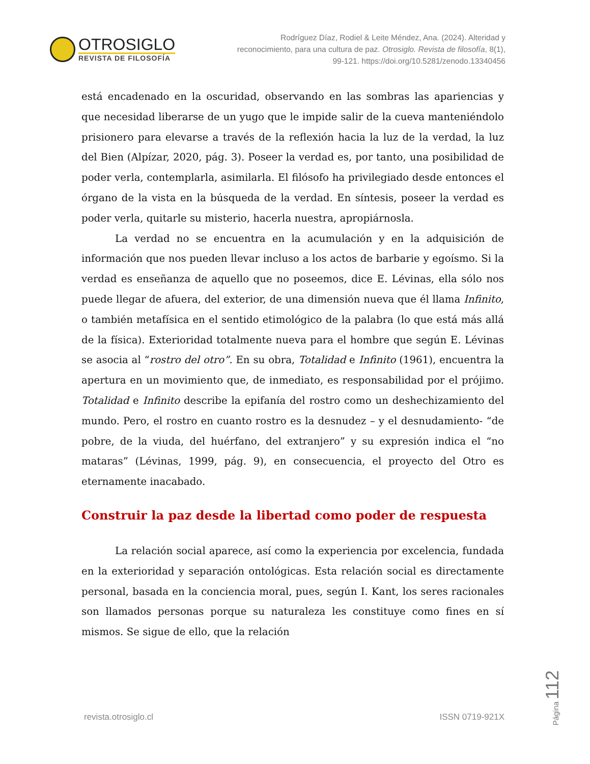OTROSIGLO
REVISTA DE FILOSOFÍA
Rodríguez Díaz, Rodiel & Leite Méndez, Ana. (2024). Alteridad y reconocimiento, para una cultura de paz. Otrosiglo. Revista de filosofía, 8(1), 99-121. https://doi.org/10.5281/zenodo.13340456
está encadenado en la oscuridad, observando en las sombras las apariencias y que necesidad liberarse de un yugo que le impide salir de la cueva manteniéndolo prisionero para elevarse a través de la reflexión hacia la luz de la verdad, la luz del Bien (Alpízar, 2020, pág. 3). Poseer la verdad es, por tanto, una posibilidad de poder verla, contemplarla, asimilarla. El filósofo ha privilegiado desde entonces el órgano de la vista en la búsqueda de la verdad. En síntesis, poseer la verdad es poder verla, quitarle su misterio, hacerla nuestra, apropiárnosla.
La verdad no se encuentra en la acumulación y en la adquisición de información que nos pueden llevar incluso a los actos de barbarie y egoísmo. Si la verdad es enseñanza de aquello que no poseemos, dice E. Lévinas, ella sólo nos puede llegar de afuera, del exterior, de una dimensión nueva que él llama Infinito, o también metafísica en el sentido etimológico de la palabra (lo que está más allá de la física). Exterioridad totalmente nueva para el hombre que según E. Lévinas se asocia al “rostro del otro”. En su obra, Totalidad e Infinito (1961), encuentra la apertura en un movimiento que, de inmediato, es responsabilidad por el prójimo. Totalidad e Infinito describe la epifanía del rostro como un deshechizamiento del mundo. Pero, el rostro en cuanto rostro es la desnudez – y el desnudamiento- “de pobre, de la viuda, del huérfano, del extranjero” y su expresión indica el “no mataras” (Lévinas, 1999, pág. 9), en consecuencia, el proyecto del Otro es eternamente inacabado.
Construir la paz desde la libertad como poder de respuesta
La relación social aparece, así como la experiencia por excelencia, fundada en la exterioridad y separación ontológicas. Esta relación social es directamente personal, basada en la conciencia moral, pues, según I. Kant, los seres racionales son llamados personas porque su naturaleza les constituye como fines en sí mismos. Se sigue de ello, que la relación
Página 112
revista.otrosiglo.cl ISSN 0719-921X